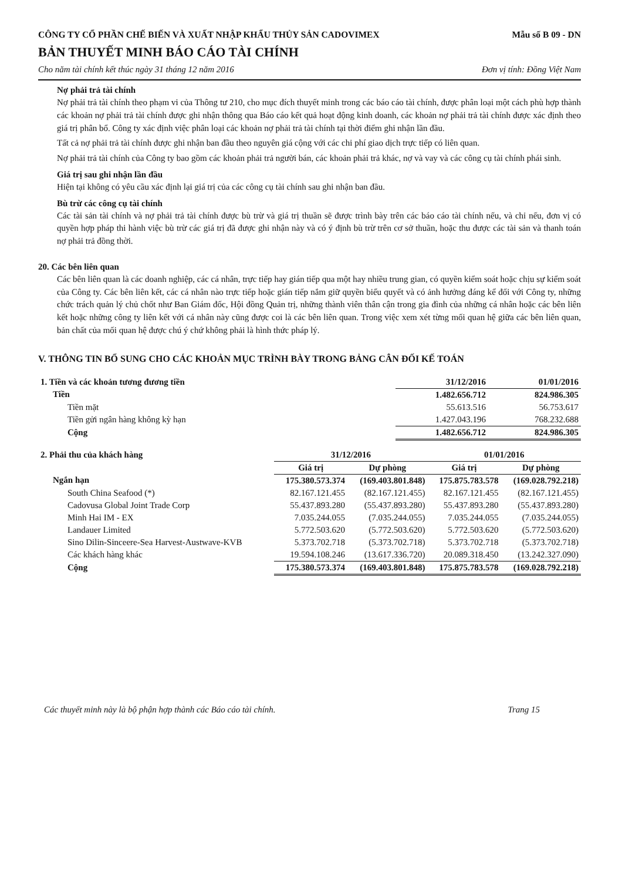CÔNG TY CỔ PHẦN CHẾ BIẾN VÀ XUẤT NHẬP KHẨU THỦY SẢN CADOVIMEX
Mẫu số B 09 - DN
BẢN THUYẾT MINH BÁO CÁO TÀI CHÍNH
Cho năm tài chính kết thúc ngày 31 tháng 12 năm 2016 Đơn vị tính: Đồng Việt Nam
Nợ phải trả tài chính
Nợ phải trả tài chính theo phạm vi của Thông tư 210, cho mục đích thuyết minh trong các báo cáo tài chính, được phân loại một cách phù hợp thành các khoản nợ phải trả tài chính được ghi nhận thông qua Báo cáo kết quả hoạt động kinh doanh, các khoản nợ phải trả tài chính được xác định theo giá trị phân bổ. Công ty xác định việc phân loại các khoản nợ phải trả tài chính tại thời điểm ghi nhận lần đầu.
Tất cả nợ phải trả tài chính được ghi nhận ban đầu theo nguyên giá cộng với các chi phí giao dịch trực tiếp có liên quan.
Nợ phải trả tài chính của Công ty bao gồm các khoản phải trả người bán, các khoản phải trả khác, nợ và vay và các công cụ tài chính phái sinh.
Giá trị sau ghi nhận lần đầu
Hiện tại không có yêu cầu xác định lại giá trị của các công cụ tài chính sau ghi nhận ban đầu.
Bù trừ các công cụ tài chính
Các tài sản tài chính và nợ phải trả tài chính được bù trừ và giá trị thuần sẽ được trình bày trên các báo cáo tài chính nếu, và chỉ nếu, đơn vị có quyền hợp pháp thi hành việc bù trừ các giá trị đã được ghi nhận này và có ý định bù trừ trên cơ sở thuần, hoặc thu được các tài sản và thanh toán nợ phải trả đồng thời.
20. Các bên liên quan
Các bên liên quan là các doanh nghiệp, các cá nhân, trực tiếp hay gián tiếp qua một hay nhiều trung gian, có quyền kiểm soát hoặc chịu sự kiểm soát của Công ty. Các bên liên kết, các cá nhân nào trực tiếp hoặc gián tiếp nắm giữ quyền biểu quyết và có ảnh hưởng đáng kể đối với Công ty, những chức trách quản lý chủ chốt như Ban Giám đốc, Hội đồng Quản trị, những thành viên thân cận trong gia đình của những cá nhân hoặc các bên liên kết hoặc những công ty liên kết với cá nhân này cũng được coi là các bên liên quan. Trong việc xem xét từng mối quan hệ giữa các bên liên quan, bản chất của mối quan hệ được chú ý chứ không phải là hình thức pháp lý.
V. THÔNG TIN BỔ SUNG CHO CÁC KHOẢN MỤC TRÌNH BÀY TRONG BẢNG CÂN ĐỐI KẾ TOÁN
| 1. Tiền và các khoản tương đương tiền | 31/12/2016 | 01/01/2016 |
| --- | --- | --- |
| Tiền | 1.482.656.712 | 824.986.305 |
| Tiền mặt | 55.613.516 | 56.753.617 |
| Tiền gửi ngân hàng không kỳ hạn | 1.427.043.196 | 768.232.688 |
| Cộng | 1.482.656.712 | 824.986.305 |
| 2. Phải thu của khách hàng | 31/12/2016 | | 01/01/2016 | |
| --- | --- | --- | --- | --- |
| | Giá trị | Dự phòng | Giá trị | Dự phòng |
| Ngắn hạn | 175.380.573.374 | (169.403.801.848) | 175.875.783.578 | (169.028.792.218) |
| South China Seafood (*) | 82.167.121.455 | (82.167.121.455) | 82.167.121.455 | (82.167.121.455) |
| Cadovusa Global Joint Trade Corp | 55.437.893.280 | (55.437.893.280) | 55.437.893.280 | (55.437.893.280) |
| Minh Hai IM - EX | 7.035.244.055 | (7.035.244.055) | 7.035.244.055 | (7.035.244.055) |
| Landauer Limited | 5.772.503.620 | (5.772.503.620) | 5.772.503.620 | (5.772.503.620) |
| Sino Dilin-Sinceere-Sea Harvest-Austwave-KVB | 5.373.702.718 | (5.373.702.718) | 5.373.702.718 | (5.373.702.718) |
| Các khách hàng khác | 19.594.108.246 | (13.617.336.720) | 20.089.318.450 | (13.242.327.090) |
| Cộng | 175.380.573.374 | (169.403.801.848) | 175.875.783.578 | (169.028.792.218) |
Các thuyết minh này là bộ phận hợp thành các Báo cáo tài chính. Trang 15